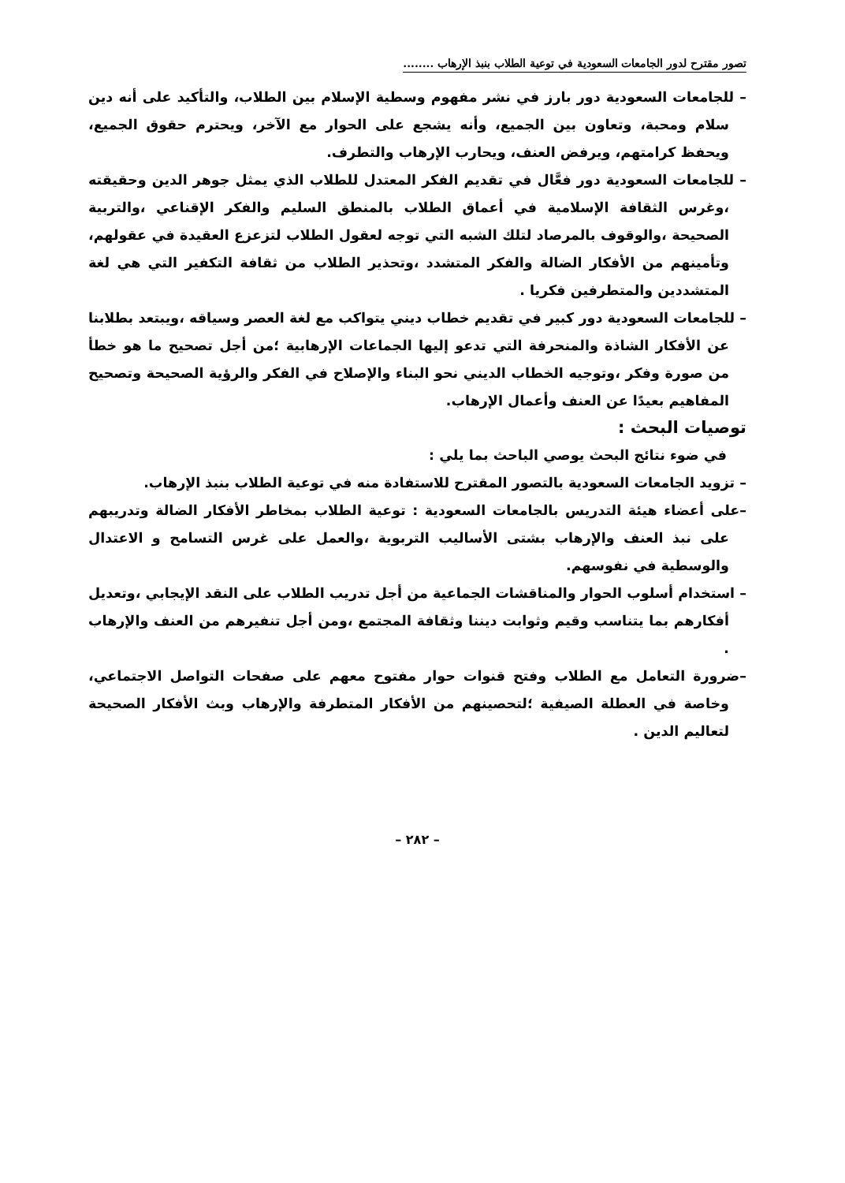تصور مقترح لدور الجامعات السعودية في توعية الطلاب بنبذ الإرهاب ........
– للجامعات السعودية دور بارز في نشر مفهوم وسطية الإسلام بين الطلاب، والتأكيد على أنه دين سلام ومحبة، وتعاون بين الجميع، وأنه يشجع على الحوار مع الآخر، ويحترم حقوق الجميع، ويحفظ كرامتهم، ويرفض العنف، ويحارب الإرهاب والتطرف.
– للجامعات السعودية دور فعَّال في تقديم الفكر المعتدل للطلاب الذي يمثل جوهر الدين وحقيقته ،وغرس الثقافة الإسلامية في أعماق الطلاب بالمنطق السليم والفكر الإقناعي ،والتربية الصحيحة ،والوقوف بالمرصاد لتلك الشبه التي توجه لعقول الطلاب لتزعزع العقيدة في عقولهم، وتأمينهم من الأفكار الضالة والفكر المتشدد ،وتحذير الطلاب من ثقافة التكفير التي هي لغة المتشددين والمتطرفين فكريا .
– للجامعات السعودية دور كبير في تقديم خطاب ديني يتواكب مع لغة العصر وسياقه ،ويبتعد بطلابنا عن الأفكار الشاذة والمنحرفة التي تدعو إليها الجماعات الإرهابية ؛من أجل تصحيح ما هو خطأ من صورة وفكر ،وتوجيه الخطاب الديني نحو البناء والإصلاح في الفكر والرؤية الصحيحة وتصحيح المفاهيم بعيدًا عن العنف وأعمال الإرهاب.
توصيات البحث :
في ضوء نتائج البحث يوصي الباحث بما يلي :
– تزويد الجامعات السعودية بالتصور المقترح للاستفادة منه في توعية الطلاب بنبذ الإرهاب.
–على أعضاء هيئة التدريس بالجامعات السعودية : توعية الطلاب بمخاطر الأفكار الضالة وتدريبهم على نبذ العنف والإرهاب بشتى الأساليب التربوية ،والعمل على غرس التسامح و الاعتدال والوسطية في نفوسهم.
– استخدام أسلوب الحوار والمناقشات الجماعية من أجل تدريب الطلاب على النقد الإيجابي ،وتعديل أفكارهم بما يتناسب وقيم وثوابت ديننا وثقافة المجتمع ،ومن أجل تنفيرهم من العنف والإرهاب .
–ضرورة التعامل مع الطلاب وفتح قنوات حوار مفتوح معهم على صفحات التواصل الاجتماعي، وخاصة في العطلة الصيفية ؛لتحصينهم من الأفكار المتطرفة والإرهاب وبث الأفكار الصحيحة لتعاليم الدين .
– ٢٨٢ –